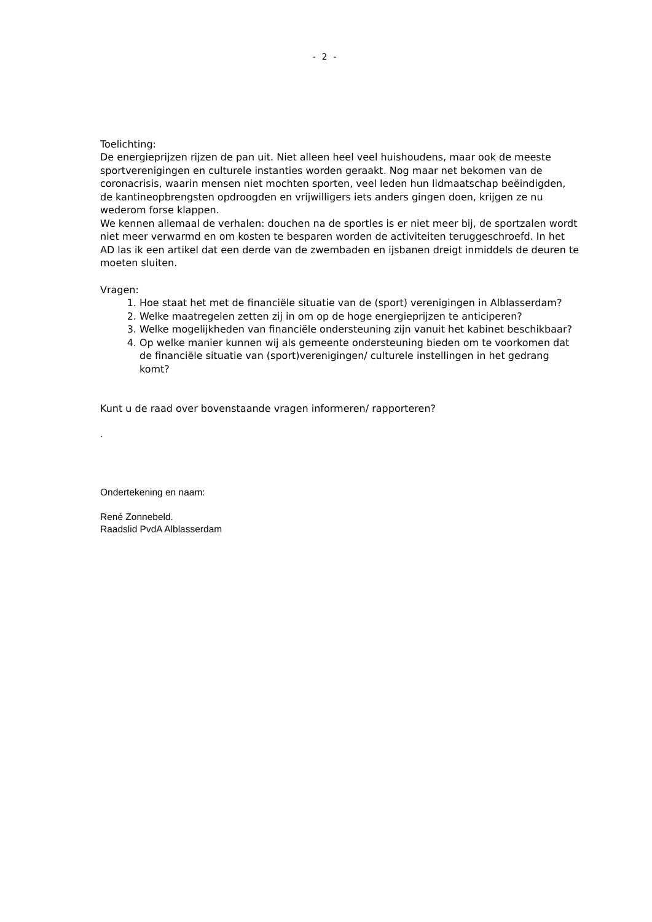- 2 -
Toelichting:
De energieprijzen rijzen de pan uit. Niet alleen heel veel huishoudens, maar ook de meeste sportverenigingen en culturele instanties worden geraakt. Nog maar net bekomen van de coronacrisis, waarin mensen niet mochten sporten, veel leden hun lidmaatschap beëindigden, de kantineopbrengsten opdroogden en vrijwilligers iets anders gingen doen, krijgen ze nu wederom forse klappen.
We kennen allemaal de verhalen: douchen na de sportles is er niet meer bij, de sportzalen wordt niet meer verwarmd en om kosten te besparen worden de activiteiten teruggeschroefd. In het AD las ik een artikel dat een derde van de zwembaden en ijsbanen dreigt inmiddels de deuren te moeten sluiten.
Vragen:
1. Hoe staat het met de financiële situatie van de (sport) verenigingen in Alblasserdam?
2. Welke maatregelen zetten zij in om op de hoge energieprijzen te anticiperen?
3. Welke mogelijkheden van financiële ondersteuning zijn vanuit het kabinet beschikbaar?
4. Op welke manier kunnen wij als gemeente ondersteuning bieden om te voorkomen dat de financiële situatie van (sport)verenigingen/ culturele instellingen in het gedrang komt?
Kunt u de raad over bovenstaande vragen informeren/ rapporteren?
.
Ondertekening en naam:
René Zonnebeld.
Raadslid PvdA Alblasserdam